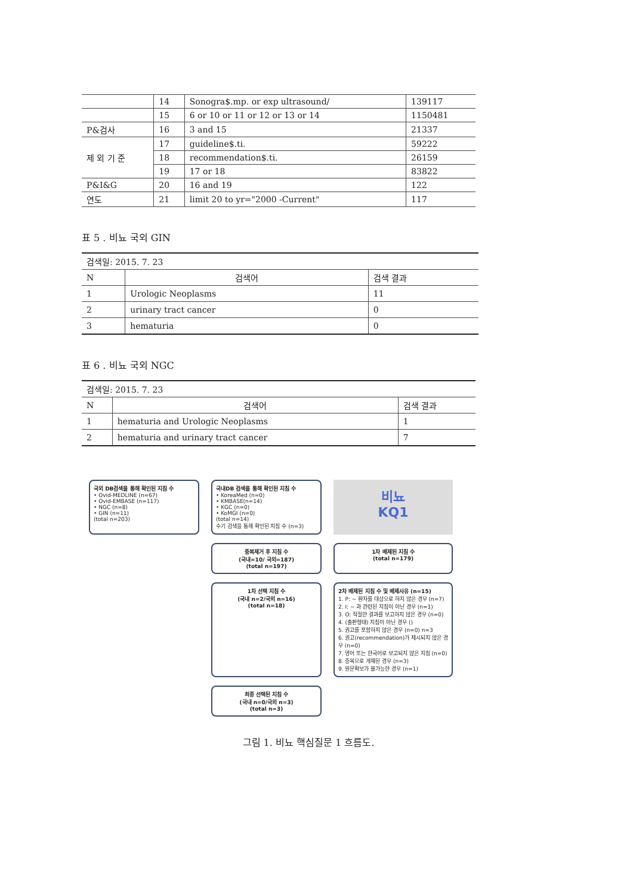| | 14 | Sonogra$.mp. or exp ultrasound/ | 139117 |
| | 15 | 6 or 10 or 11 or 12 or 13 or 14 | 1150481 |
| P&검사 | 16 | 3 and 15 | 21337 |
| 제 외 기 준 | 17 | guideline$.ti. | 59222 |
| | 18 | recommendation$.ti. | 26159 |
| | 19 | 17 or 18 | 83822 |
| P&I&G | 20 | 16 and 19 | 122 |
| 연도 | 21 | limit 20 to yr="2000 -Current" | 117 |
표 5 . 비뇨 국외 GIN
| 검색일: 2015. 7. 23 | | |
| N | 검색어 | 검색 결과 |
| 1 | Urologic Neoplasms | 11 |
| 2 | urinary tract cancer | 0 |
| 3 | hematuria | 0 |
표 6 . 비뇨 국외 NGC
| 검색일: 2015. 7. 23 | | |
| N | 검색어 | 검색 결과 |
| 1 | hematuria and Urologic Neoplasms | 1 |
| 2 | hematuria and urinary tract cancer | 7 |
국외 DB검색을 통해 확인된 지침 수
• Ovid-MEDLINE (n=67)
• Ovid-EMBASE (n=117)
• NGC (n=8)
• GIN (n=11)
(total n=203)
국내DB 검색을 통해 확인된 지침 수
• KoreaMed (n=0)
• KMBASE(n=14)
• KGC (n=0)
• KoMGI (n=0)
(total n=14)
수기 검색을 통해 확인된 지침 수 (n=3)
비뇨
KQ1
중복제거 후 지침 수
(국내=10/ 국외=187)
(total n=197)
1차 배제된 지침 수
(total n=179)
1차 선택 지침 수
(국내 n=2/국외 n=16)
(total n=18)
2차 배제된 지침 수 및 배제사유 (n=15)
1. P: ~ 환자를 대상으로 하지 않은 경우 (n=7)
2. I: ~ 과 관련된 지침이 아닌 경우 (n=1)
3. O: 적절한 결과를 보고하지 않은 경우 (n=0)
4. (출판형태) 지침이 아닌 경우 ()
5. 권고를 포함하지 않은 경우 (n=0) n=3
6. 권고(recommendation)가 제시되지 않은 경우 (n=0)
7. 영어 또는 한국어로 보고되지 않은 지침 (n=0)
8. 중복으로 게재된 경우 (n=3)
9. 원문확보가 불가능한 경우 (n=1)
최종 선택된 지침 수
(국내 n=0/국외 n=3)
(total n=3)
그림 1. 비뇨 핵심질문 1 흐름도.